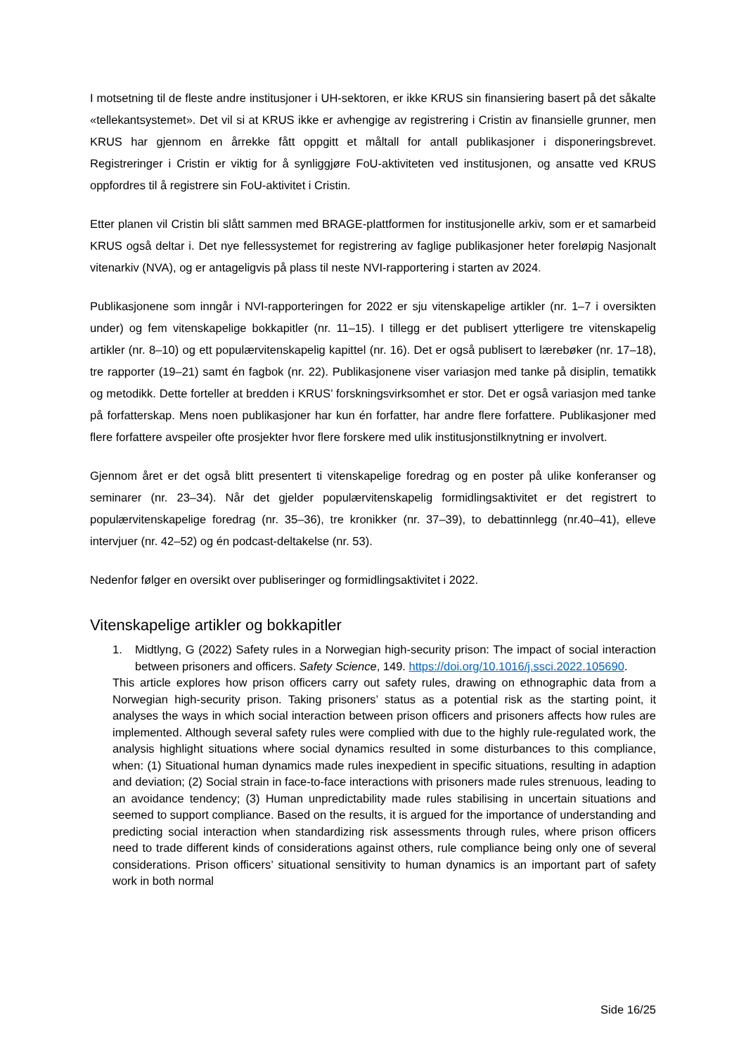I motsetning til de fleste andre institusjoner i UH-sektoren, er ikke KRUS sin finansiering basert på det såkalte «tellekantsystemet». Det vil si at KRUS ikke er avhengige av registrering i Cristin av finansielle grunner, men KRUS har gjennom en årrekke fått oppgitt et måltall for antall publikasjoner i disponeringsbrevet. Registreringer i Cristin er viktig for å synliggjøre FoU-aktiviteten ved institusjonen, og ansatte ved KRUS oppfordres til å registrere sin FoU-aktivitet i Cristin.
Etter planen vil Cristin bli slått sammen med BRAGE-plattformen for institusjonelle arkiv, som er et samarbeid KRUS også deltar i. Det nye fellessystemet for registrering av faglige publikasjoner heter foreløpig Nasjonalt vitenarkiv (NVA), og er antageligvis på plass til neste NVI-rapportering i starten av 2024.
Publikasjonene som inngår i NVI-rapporteringen for 2022 er sju vitenskapelige artikler (nr. 1–7 i oversikten under) og fem vitenskapelige bokkapitler (nr. 11–15). I tillegg er det publisert ytterligere tre vitenskapelig artikler (nr. 8–10) og ett populærvitenskapelig kapittel (nr. 16). Det er også publisert to lærebøker (nr. 17–18), tre rapporter (19–21) samt én fagbok (nr. 22). Publikasjonene viser variasjon med tanke på disiplin, tematikk og metodikk. Dette forteller at bredden i KRUS’ forskningsvirksomhet er stor. Det er også variasjon med tanke på forfatterskap. Mens noen publikasjoner har kun én forfatter, har andre flere forfattere. Publikasjoner med flere forfattere avspeiler ofte prosjekter hvor flere forskere med ulik institusjonstilknytning er involvert.
Gjennom året er det også blitt presentert ti vitenskapelige foredrag og en poster på ulike konferanser og seminarer (nr. 23–34). Når det gjelder populærvitenskapelig formidlingsaktivitet er det registrert to populærvitenskapelige foredrag (nr. 35–36), tre kronikker (nr. 37–39), to debattinnlegg (nr.40–41), elleve intervjuer (nr. 42–52) og én podcast-deltakelse (nr. 53).
Nedenfor følger en oversikt over publiseringer og formidlingsaktivitet i 2022.
Vitenskapelige artikler og bokkapitler
1. Midtlyng, G (2022) Safety rules in a Norwegian high-security prison: The impact of social interaction between prisoners and officers. Safety Science, 149. https://doi.org/10.1016/j.ssci.2022.105690.
This article explores how prison officers carry out safety rules, drawing on ethnographic data from a Norwegian high-security prison. Taking prisoners’ status as a potential risk as the starting point, it analyses the ways in which social interaction between prison officers and prisoners affects how rules are implemented. Although several safety rules were complied with due to the highly rule-regulated work, the analysis highlight situations where social dynamics resulted in some disturbances to this compliance, when: (1) Situational human dynamics made rules inexpedient in specific situations, resulting in adaption and deviation; (2) Social strain in face-to-face interactions with prisoners made rules strenuous, leading to an avoidance tendency; (3) Human unpredictability made rules stabilising in uncertain situations and seemed to support compliance. Based on the results, it is argued for the importance of understanding and predicting social interaction when standardizing risk assessments through rules, where prison officers need to trade different kinds of considerations against others, rule compliance being only one of several considerations. Prison officers’ situational sensitivity to human dynamics is an important part of safety work in both normal
Side 16/25